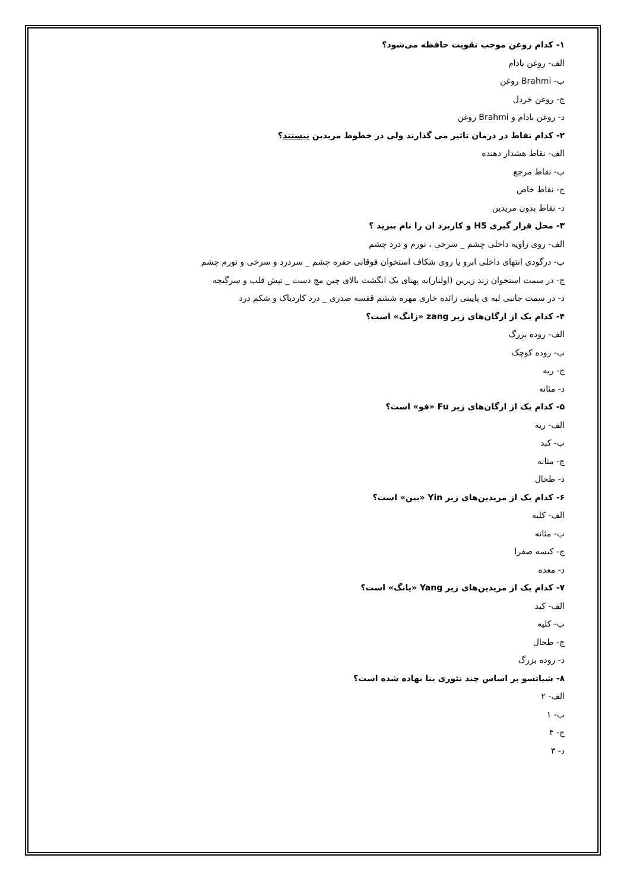۱- کدام روغن موجب تقویت حافظه می‌شود؟
الف- روغن بادام
ب- Brahmi روغن
ج- روغن خردل
د- روغن بادام و Brahmi روغن
۲- کدام نقاط در درمان تاثیر می گذارند ولی در خطوط مریدین نیستند؟
الف- نقاط هشدار دهنده
ب- نقاط مرجع
ج- نقاط خاص
د- نقاط بدون مریدین
۳- محل قرار گیری H5 و کاربرد ان را نام ببرید ؟
الف- روی زاویه داخلی چشم _ سرخی ، تورم و درد چشم
ب- درگودی انتهای داخلی ابرو یا روی شکاف استخوان فوقانی حفره چشم _ سردرد و سرخی و تورم چشم
ج- در سمت استخوان زند زیرین (اولنار)به پهنای یک انگشت بالای چین مچ دست _ تپش قلب و سرگیجه
د- در سمت جانبی لبه ی پایینی زائده خاری مهره ششم قفسه صدری _ درد کاردیاک و شکم درد
۴- کدام یک از ارگان‌های زیر zang «زانگ» است؟
الف- روده بزرگ
ب- روده کوچک
ج- ریه
د- مثانه
۵- کدام یک از ارگان‌های زیر Fu «فو» است؟
الف- ریه
ب- کبد
ج- مثانه
د- طحال
۶- کدام یک از مریدین‌های زیر Yin «یین» است؟
الف- کلیه
ب- مثانه
ج- کیسه صفرا
د- معده
۷- کدام یک از مریدین‌های زیر Yang «یانگ» است؟
الف- کبد
ب- کلیه
ج- طحال
د- روده بزرگ
۸- شیاتسو بر اساس چند تئوری بنا نهاده شده است؟
الف- ۲
ب- ۱
ج- ۴
د- ۳